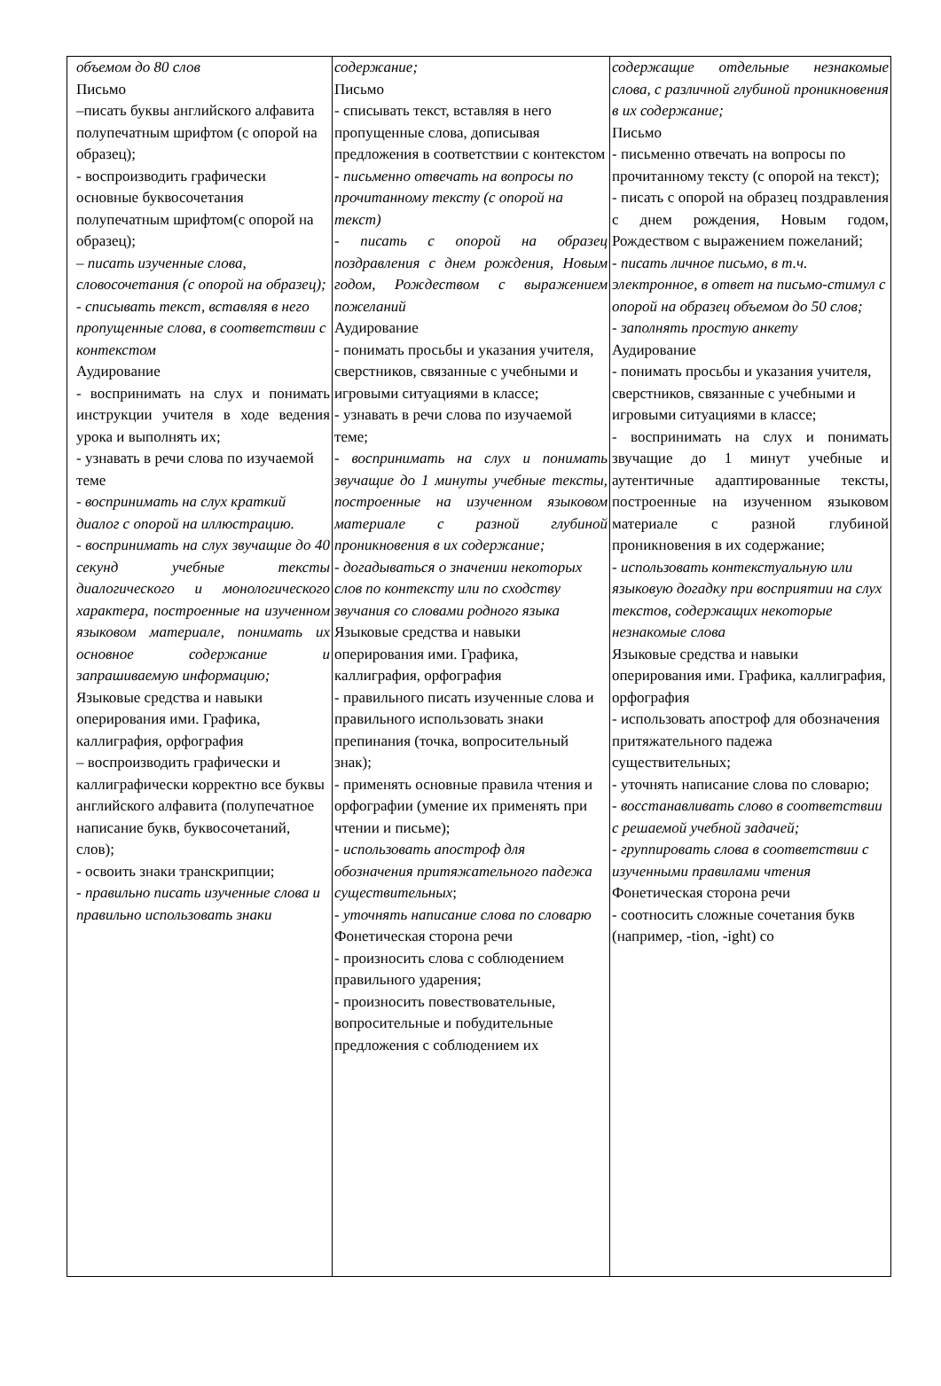| объемом до 80 слов Письмо –писать буквы английского алфавита полупечатным шрифтом (с опорой на образец); - воспроизводить графически основные буквосочетания полупечатным шрифтом(с опорой на образец); – писать изученные слова, словосочетания (с опорой на образец); - списывать текст, вставляя в него пропущенные слова, в соответствии с контекстом Аудирование - воспринимать на слух и понимать инструкции учителя в ходе ведения урока и выполнять их; - узнавать в речи слова по изучаемой теме - воспринимать на слух краткий диалог с опорой на иллюстрацию. - воспринимать на слух звучащие до 40 секунд учебные тексты диалогического и монологического характера, построенные на изученном языковом материале, понимать их основное содержание и запрашиваемую информацию; Языковые средства и навыки оперирования ими. Графика, каллиграфия, орфография – воспроизводить графически и каллиграфически корректно все буквы английского алфавита (полупечатное написание букв, буквосочетаний, слов); - освоить знаки транскрипции; - правильно писать изученные слова и правильно использовать знаки | содержание; Письмо - списывать текст, вставляя в него пропущенные слова, дописывая предложения в соответствии с контекстом - письменно отвечать на вопросы по прочитанному тексту (с опорой на текст) - писать с опорой на образец поздравления с днем рождения, Новым годом, Рождеством с выражением пожеланий Аудирование - понимать просьбы и указания учителя, сверстников, связанные с учебными и игровыми ситуациями в классе; - узнавать в речи слова по изучаемой теме; - воспринимать на слух и понимать звучащие до 1 минуты учебные тексты, построенные на изученном языковом материале с разной глубиной проникновения в их содержание; - догадываться о значении некоторых слов по контексту или по сходству звучания со словами родного языка Языковые средства и навыки оперирования ими. Графика, каллиграфия, орфография - правильного писать изученные слова и правильного использовать знаки препинания (точка, вопросительный знак); - применять основные правила чтения и орфографии (умение их применять при чтении и письме); - использовать апостроф для обозначения притяжательного падежа существительных ; - уточнять написание слова по словарю Фонетическая сторона речи - произносить слова с соблюдением правильного ударения; - произносить повествовательные, вопросительные и побудительные предложения с соблюдением их | содержащие отдельные незнакомые слова, с различной глубиной проникновения в их содержание; Письмо - письменно отвечать на вопросы по прочитанному тексту (с опорой на текст); - писать с опорой на образец поздравления с днем рождения, Новым годом, Рождеством с выражением пожеланий; - писать личное письмо, в т.ч. электронное, в ответ на письмо-стимул с опорой на образец объемом до 50 слов; - заполнять простую анкету Аудирование - понимать просьбы и указания учителя, сверстников, связанные с учебными и игровыми ситуациями в классе; - воспринимать на слух и понимать звучащие до 1 минут учебные и аутентичные адаптированные тексты, построенные на изученном языковом материале с разной глубиной проникновения в их содержание; - использовать контекстуальную или языковую догадку при восприятии на слух текстов, содержащих некоторые незнакомые слова Языковые средства и навыки оперирования ими. Графика, каллиграфия, орфография - использовать апостроф для обозначения притяжательного падежа существительных; - уточнять написание слова по словарю; - восстанавливать слово в соответствии с решаемой учебной задачей; - группировать слова в соответствии с изученными правилами чтения Фонетическая сторона речи - соотносить сложные сочетания букв (например, -tion, -ight) со |